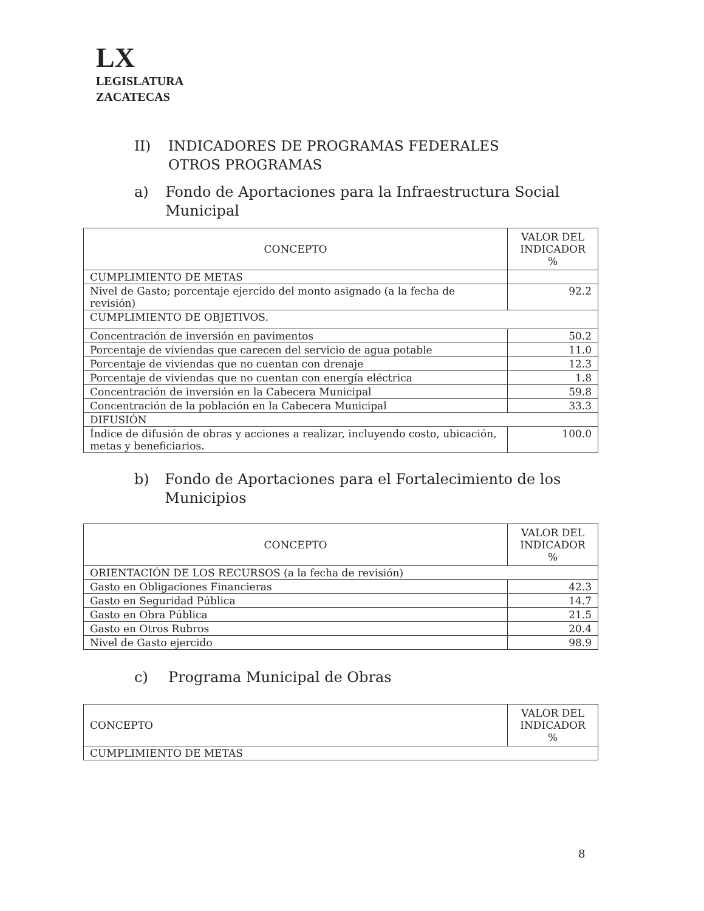LX
LEGISLATURA
ZACATECAS
II) INDICADORES DE PROGRAMAS FEDERALES
OTROS PROGRAMAS
a) Fondo de Aportaciones para la Infraestructura Social Municipal
| CONCEPTO | VALOR DEL INDICADOR % |
| --- | --- |
| CUMPLIMIENTO DE METAS | |
| Nivel de Gasto; porcentaje ejercido del monto asignado (a la fecha de revisión) | 92.2 |
| CUMPLIMIENTO DE OBJETIVOS. | |
| Concentración de inversión en pavimentos | 50.2 |
| Porcentaje de viviendas que carecen del servicio de agua potable | 11.0 |
| Porcentaje de viviendas que no cuentan con drenaje | 12.3 |
| Porcentaje de viviendas que no cuentan con energía eléctrica | 1.8 |
| Concentración de inversión en la Cabecera Municipal | 59.8 |
| Concentración de la población en la Cabecera Municipal | 33.3 |
| DIFUSIÓN | |
| Índice de difusión de obras y acciones a realizar, incluyendo costo, ubicación, metas y beneficiarios. | 100.0 |
b) Fondo de Aportaciones para el Fortalecimiento de los Municipios
| CONCEPTO | VALOR DEL INDICADOR % |
| --- | --- |
| ORIENTACIÓN DE LOS RECURSOS (a la fecha de revisión) | |
| Gasto en Obligaciones Financieras | 42.3 |
| Gasto en Seguridad Pública | 14.7 |
| Gasto en Obra Pública | 21.5 |
| Gasto en Otros Rubros | 20.4 |
| Nivel de Gasto ejercido | 98.9 |
c) Programa Municipal de Obras
| CONCEPTO | VALOR DEL INDICADOR % |
| CUMPLIMIENTO DE METAS | |
8